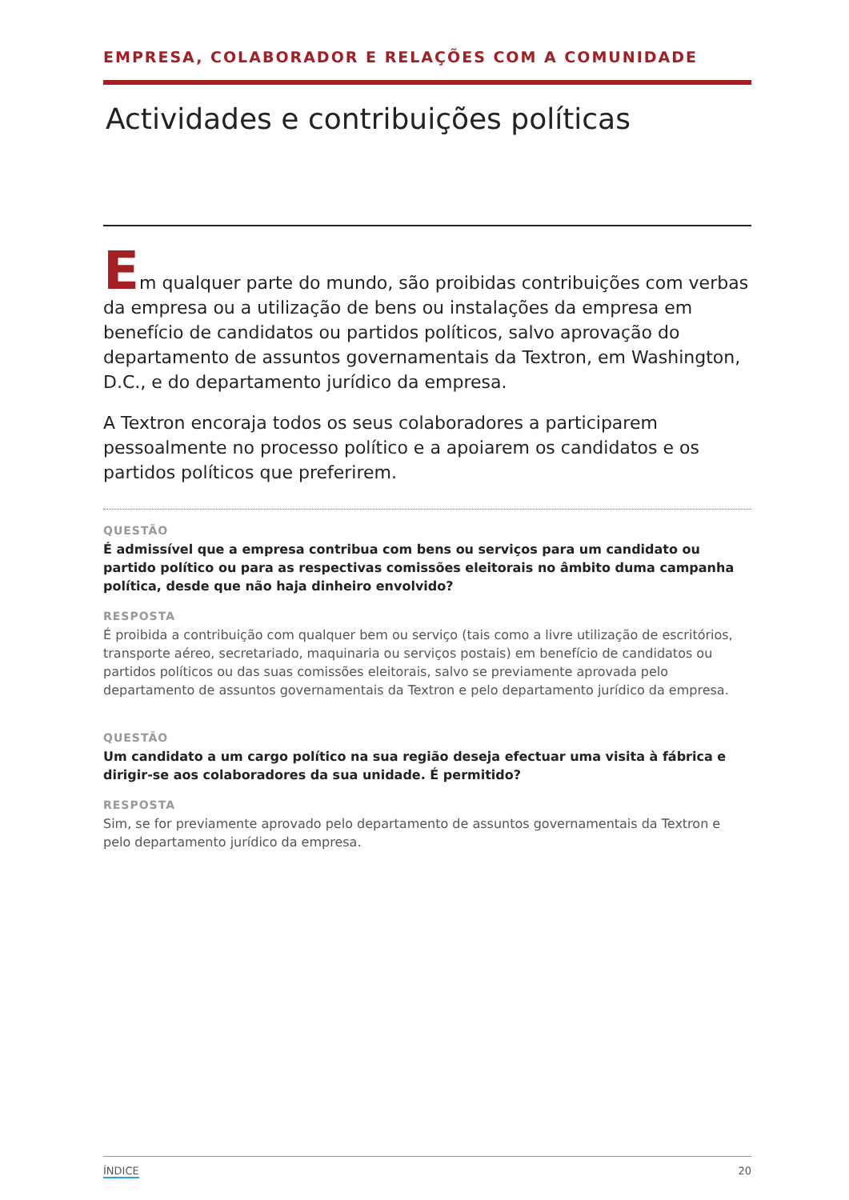EMPRESA, COLABORADOR E RELAÇÕES COM A COMUNIDADE
Actividades e contribuições políticas
Em qualquer parte do mundo, são proibidas contribuições com verbas da empresa ou a utilização de bens ou instalações da empresa em benefício de candidatos ou partidos políticos, salvo aprovação do departamento de assuntos governamentais da Textron, em Washington, D.C., e do departamento jurídico da empresa.
A Textron encoraja todos os seus colaboradores a participarem pessoalmente no processo político e a apoiarem os candidatos e os partidos políticos que preferirem.
QUESTÃO
É admissível que a empresa contribua com bens ou serviços para um candidato ou partido político ou para as respectivas comissões eleitorais no âmbito duma campanha política, desde que não haja dinheiro envolvido?
RESPOSTA
É proibida a contribuição com qualquer bem ou serviço (tais como a livre utilização de escritórios, transporte aéreo, secretariado, maquinaria ou serviços postais) em benefício de candidatos ou partidos políticos ou das suas comissões eleitorais, salvo se previamente aprovada pelo departamento de assuntos governamentais da Textron e pelo departamento jurídico da empresa.
QUESTÃO
Um candidato a um cargo político na sua região deseja efectuar uma visita à fábrica e dirigir-se aos colaboradores da sua unidade. É permitido?
RESPOSTA
Sim, se for previamente aprovado pelo departamento de assuntos governamentais da Textron e pelo departamento jurídico da empresa.
ÍNDICE 20